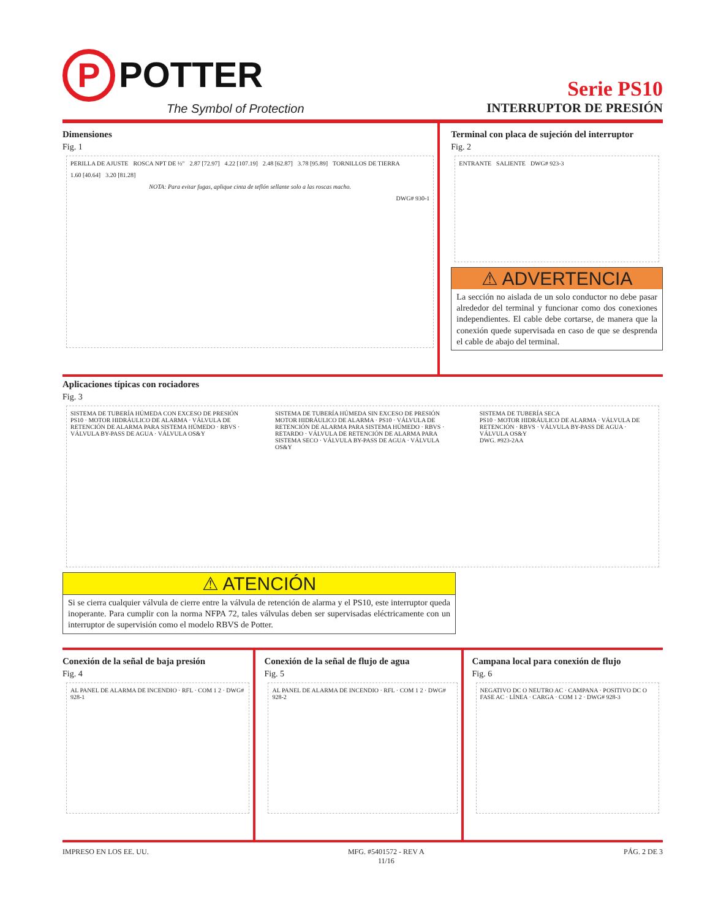P POTTER
The Symbol of Protection
Serie PS10
INTERRUPTOR DE PRESIÓN
Dimensiones
Fig. 1
PERILLA DE AJUSTE ROSCA NPT DE ½" 2.87 [72.97] 4.22 [107.19] 2.48 [62.87] 3.78 [95.89] TORNILLOS DE TIERRA 1.60 [40.64] 3.20 [81.28]
NOTA: Para evitar fugas, aplique cinta de teflón sellante solo a las roscas macho.
DWG# 930-1
Terminal con placa de sujeción del interruptor
Fig. 2
ENTRANTE SALIENTE DWG# 923-3
⚠ ADVERTENCIA
La sección no aislada de un solo conductor no debe pasar alrededor del terminal y funcionar como dos conexiones independientes. El cable debe cortarse, de manera que la conexión quede supervisada en caso de que se desprenda el cable de abajo del terminal.
Aplicaciones típicas con rociadores
Fig. 3
SISTEMA DE TUBERÍA HÚMEDA CON EXCESO DE PRESIÓN
PS10 · MOTOR HIDRÁULICO DE ALARMA · VÁLVULA DE RETENCIÓN DE ALARMA PARA SISTEMA HÚMEDO · RBVS · VÁLVULA BY-PASS DE AGUA · VÁLVULA OS&Y
SISTEMA DE TUBERÍA HÚMEDA SIN EXCESO DE PRESIÓN
MOTOR HIDRÁULICO DE ALARMA · PS10 · VÁLVULA DE RETENCIÓN DE ALARMA PARA SISTEMA HÚMEDO · RBVS · RETARDO · VÁLVULA DE RETENCIÓN DE ALARMA PARA SISTEMA SECO · VÁLVULA BY-PASS DE AGUA · VÁLVULA OS&Y
SISTEMA DE TUBERÍA SECA
PS10 · MOTOR HIDRÁULICO DE ALARMA · VÁLVULA DE RETENCIÓN · RBVS · VÁLVULA BY-PASS DE AGUA · VÁLVULA OS&Y
DWG. #923-2AA
⚠ ATENCIÓN
Si se cierra cualquier válvula de cierre entre la válvula de retención de alarma y el PS10, este interruptor queda inoperante. Para cumplir con la norma NFPA 72, tales válvulas deben ser supervisadas eléctricamente con un interruptor de supervisión como el modelo RBVS de Potter.
Conexión de la señal de baja presión
Fig. 4
AL PANEL DE ALARMA DE INCENDIO · RFL · COM 1 2 · DWG# 928-1
Conexión de la señal de flujo de agua
Fig. 5
AL PANEL DE ALARMA DE INCENDIO · RFL · COM 1 2 · DWG# 928-2
Campana local para conexión de flujo
Fig. 6
NEGATIVO DC O NEUTRO AC · CAMPANA · POSITIVO DC O FASE AC · LÍNEA · CARGA · COM 1 2 · DWG# 928-3
IMPRESO EN LOS EE. UU. MFG. #5401572 - REV A
11/16 PÁG. 2 DE 3